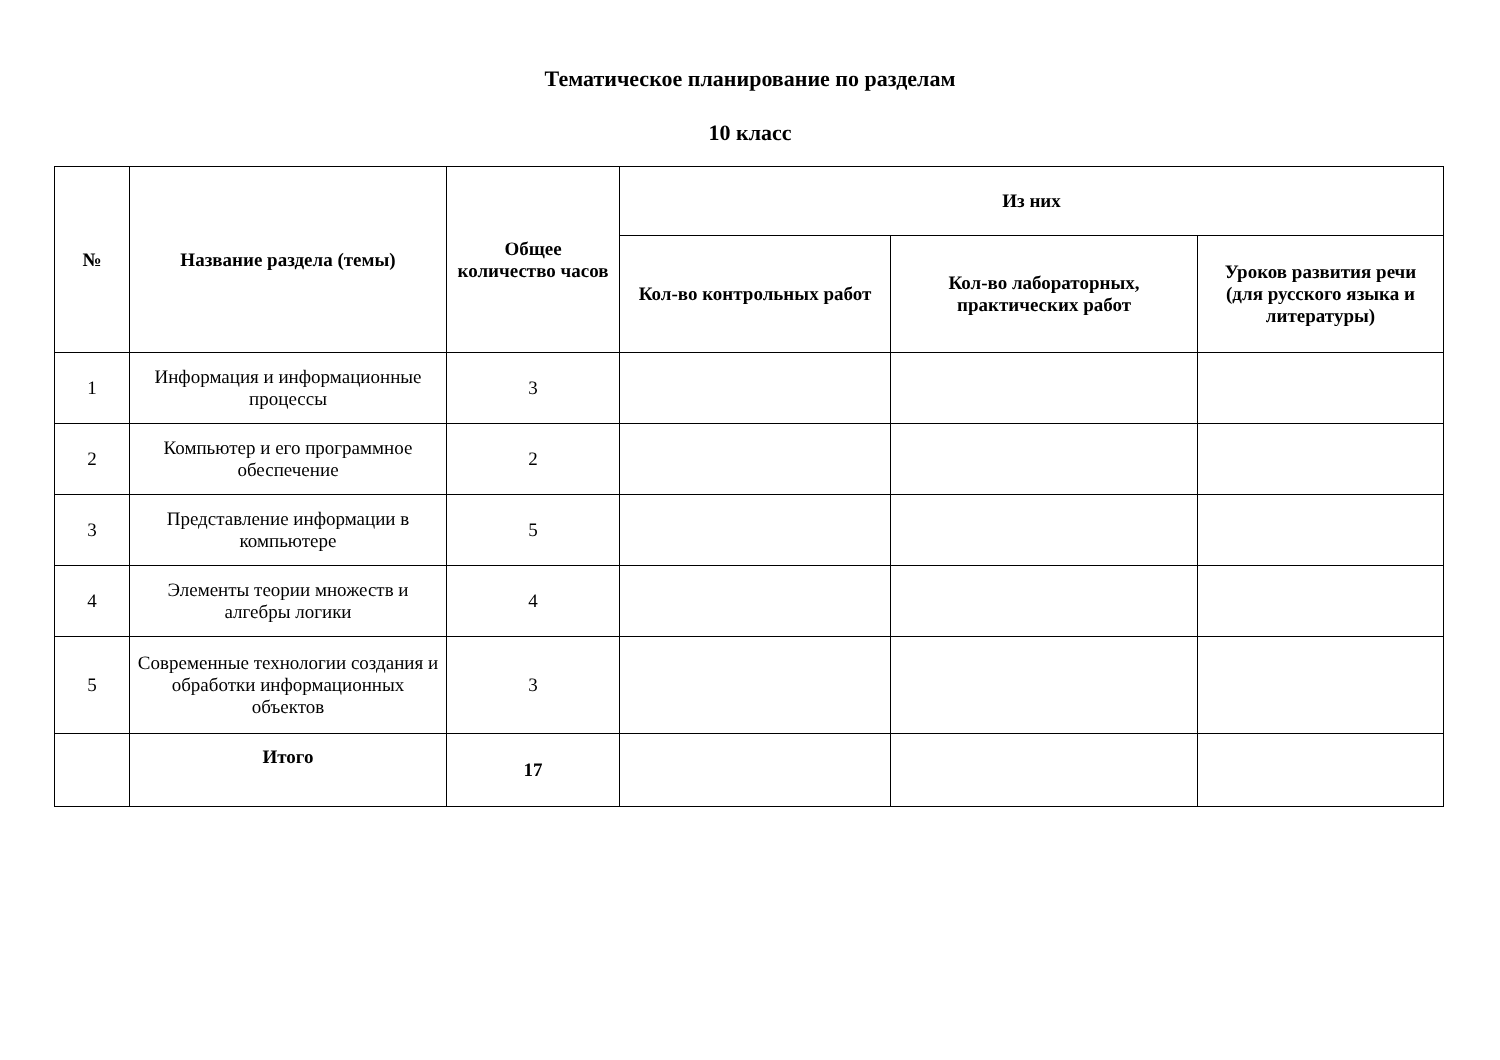Тематическое планирование по разделам
10 класс
| № | Название раздела (темы) | Общее количество часов | Из них | | |
| --- | --- | --- | --- | --- | --- |
| | | | Кол-во контрольных работ | Кол-во лабораторных, практических работ | Уроков развития речи (для русского языка и литературы) |
| 1 | Информация и информационные процессы | 3 | | | |
| 2 | Компьютер и его программное обеспечение | 2 | | | |
| 3 | Представление информации в компьютере | 5 | | | |
| 4 | Элементы теории множеств и алгебры логики | 4 | | | |
| 5 | Современные технологии создания и обработки информационных объектов | 3 | | | |
| | Итого | 17 | | | |